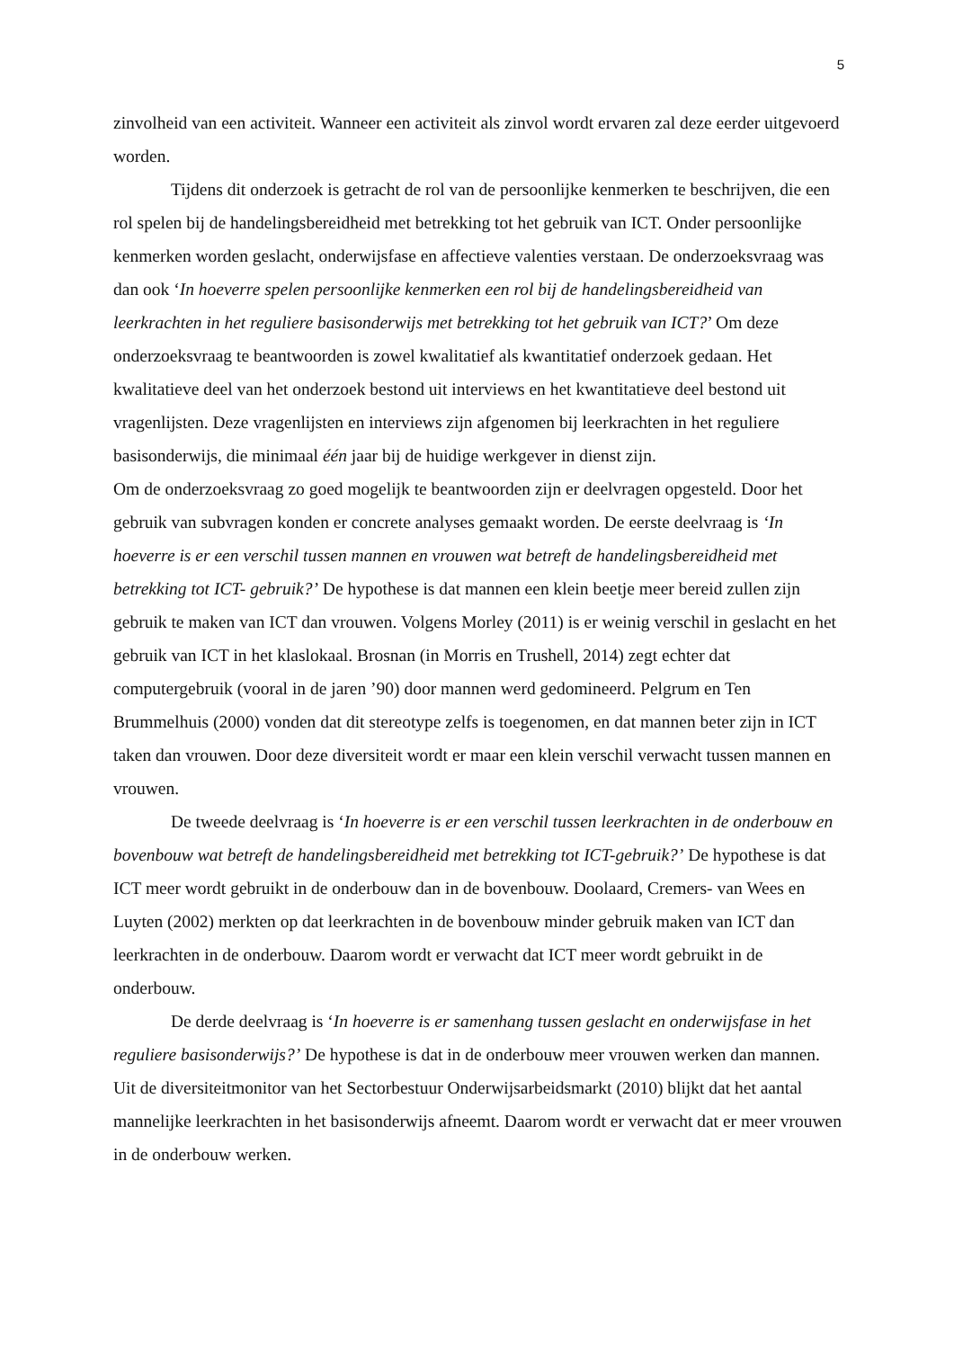5
zinvolheid van een activiteit. Wanneer een activiteit als zinvol wordt ervaren zal deze eerder uitgevoerd worden.
Tijdens dit onderzoek is getracht de rol van de persoonlijke kenmerken te beschrijven, die een rol spelen bij de handelingsbereidheid met betrekking tot het gebruik van ICT. Onder persoonlijke kenmerken worden geslacht, onderwijsfase en affectieve valenties verstaan. De onderzoeksvraag was dan ook ‘In hoeverre spelen persoonlijke kenmerken een rol bij de handelingsbereidheid van leerkrachten in het reguliere basisonderwijs met betrekking tot het gebruik van ICT?’ Om deze onderzoeksvraag te beantwoorden is zowel kwalitatief als kwantitatief onderzoek gedaan. Het kwalitatieve deel van het onderzoek bestond uit interviews en het kwantitatieve deel bestond uit vragenlijsten. Deze vragenlijsten en interviews zijn afgenomen bij leerkrachten in het reguliere basisonderwijs, die minimaal één jaar bij de huidige werkgever in dienst zijn.
Om de onderzoeksvraag zo goed mogelijk te beantwoorden zijn er deelvragen opgesteld. Door het gebruik van subvragen konden er concrete analyses gemaakt worden. De eerste deelvraag is ‘In hoeverre is er een verschil tussen mannen en vrouwen wat betreft de handelingsbereidheid met betrekking tot ICT- gebruik?’ De hypothese is dat mannen een klein beetje meer bereid zullen zijn gebruik te maken van ICT dan vrouwen. Volgens Morley (2011) is er weinig verschil in geslacht en het gebruik van ICT in het klaslokaal. Brosnan (in Morris en Trushell, 2014) zegt echter dat computergebruik (vooral in de jaren ’90) door mannen werd gedomineerd. Pelgrum en Ten Brummelhuis (2000) vonden dat dit stereotype zelfs is toegenomen, en dat mannen beter zijn in ICT taken dan vrouwen. Door deze diversiteit wordt er maar een klein verschil verwacht tussen mannen en vrouwen.
De tweede deelvraag is ‘In hoeverre is er een verschil tussen leerkrachten in de onderbouw en bovenbouw wat betreft de handelingsbereidheid met betrekking tot ICT-gebruik?’ De hypothese is dat ICT meer wordt gebruikt in de onderbouw dan in de bovenbouw. Doolaard, Cremers- van Wees en Luyten (2002) merkten op dat leerkrachten in de bovenbouw minder gebruik maken van ICT dan leerkrachten in de onderbouw. Daarom wordt er verwacht dat ICT meer wordt gebruikt in de onderbouw.
De derde deelvraag is ‘In hoeverre is er samenhang tussen geslacht en onderwijsfase in het reguliere basisonderwijs?’ De hypothese is dat in de onderbouw meer vrouwen werken dan mannen. Uit de diversiteitmonitor van het Sectorbestuur Onderwijsarbeidsmarkt (2010) blijkt dat het aantal mannelijke leerkrachten in het basisonderwijs afneemt. Daarom wordt er verwacht dat er meer vrouwen in de onderbouw werken.